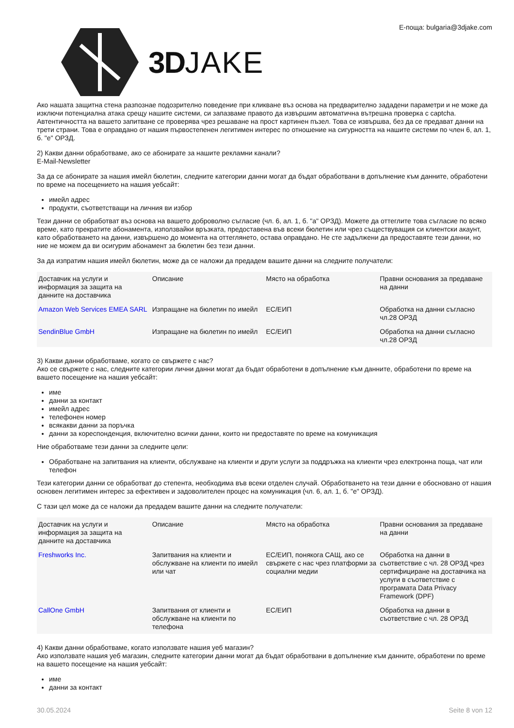3DJAKE
Е-поща: bulgaria@3djake.com
Ако нашата защитна стена разпознае подозрително поведение при кликване въз основа на предварително зададени параметри и не може да изключи потенциална атака срещу нашите системи, си запазваме правото да извършим автоматична вътрешна проверка с captcha. Автентичността на вашето запитване се проверява чрез решаване на прост картинен пъзел. Това се извършва, без да се предават данни на трети страни. Това е оправдано от нашия първостепенен легитимен интерес по отношение на сигурността на нашите системи по член 6, ал. 1, б. "е" ОРЗД.
2) Какви данни обработваме, ако се абонирате за нашите рекламни канали?
E-Mail-Newsletter
За да се абонирате за нашия имейл бюлетин, следните категории данни могат да бъдат обработвани в допълнение към данните, обработени по време на посещението на нашия уебсайт:
имейл адрес
продукти, съответстващи на личния ви избор
Тези данни се обработват въз основа на вашето доброволно съгласие (чл. 6, ал. 1, б. "а" ОРЗД). Можете да оттеглите това съгласие по всяко време, като прекратите абонамента, използвайки връзката, предоставена във всеки бюлетин или чрез съществуващия си клиентски акаунт, като обработването на данни, извършено до момента на оттеглянето, остава оправдано. Не сте задължени да предоставяте тези данни, но ние не можем да ви осигурим абонамент за бюлетин без тези данни.
За да изпратим нашия имейл бюлетин, може да се наложи да предадем вашите данни на следните получатели:
| Доставчик на услуги и информация за защита на данните на доставчика | Описание | Място на обработка | Правни основания за предаване на данни |
| --- | --- | --- | --- |
| Amazon Web Services EMEA SARL | Изпращане на бюлетин по имейл | ЕС/ЕИП | Обработка на данни съгласно чл.28 ОРЗД |
| SendinBlue GmbH | Изпращане на бюлетин по имейл | ЕС/ЕИП | Обработка на данни съгласно чл.28 ОРЗД |
3) Какви данни обработваме, когато се свържете с нас?
Ако се свържете с нас, следните категории лични данни могат да бъдат обработени в допълнение към данните, обработени по време на вашето посещение на нашия уебсайт:
име
данни за контакт
имейл адрес
телефонен номер
всякакви данни за поръчка
данни за кореспонденция, включително всички данни, които ни предоставяте по време на комуникация
Ние обработваме тези данни за следните цели:
Обработване на запитвания на клиенти, обслужване на клиенти и други услуги за поддръжка на клиенти чрез електронна поща, чат или телефон
Тези категории данни се обработват до степента, необходима във всеки отделен случай. Обработването на тези данни е обосновано от нашия основен легитимен интерес за ефективен и задоволителен процес на комуникация (чл. 6, ал. 1, б. "е" ОРЗД).
С тази цел може да се наложи да предадем вашите данни на следните получатели:
| Доставчик на услуги и информация за защита на данните на доставчика | Описание | Място на обработка | Правни основания за предаване на данни |
| --- | --- | --- | --- |
| Freshworks Inc. | Запитвания на клиенти и обслужване на клиенти по имейл или чат | ЕС/ЕИП, понякога САЩ, ако се свържете с нас чрез платформи за социални медии | Обработка на данни в съответствие с чл. 28 ОРЗД чрез сертифициране на доставчика на услуги в съответствие с програмата Data Privacy Framework (DPF) |
| CallOne GmbH | Запитвания от клиенти и обслужване на клиенти по телефона | ЕС/ЕИП | Обработка на данни в съответствие с чл. 28 ОРЗД |
4) Какви данни обработваме, когато използвате нашия уеб магазин?
Ако използвате нашия уеб магазин, следните категории данни могат да бъдат обработвани в допълнение към данните, обработени по време на вашето посещение на нашия уебсайт:
име
данни за контакт
30.05.2024 Seite 8 von 12